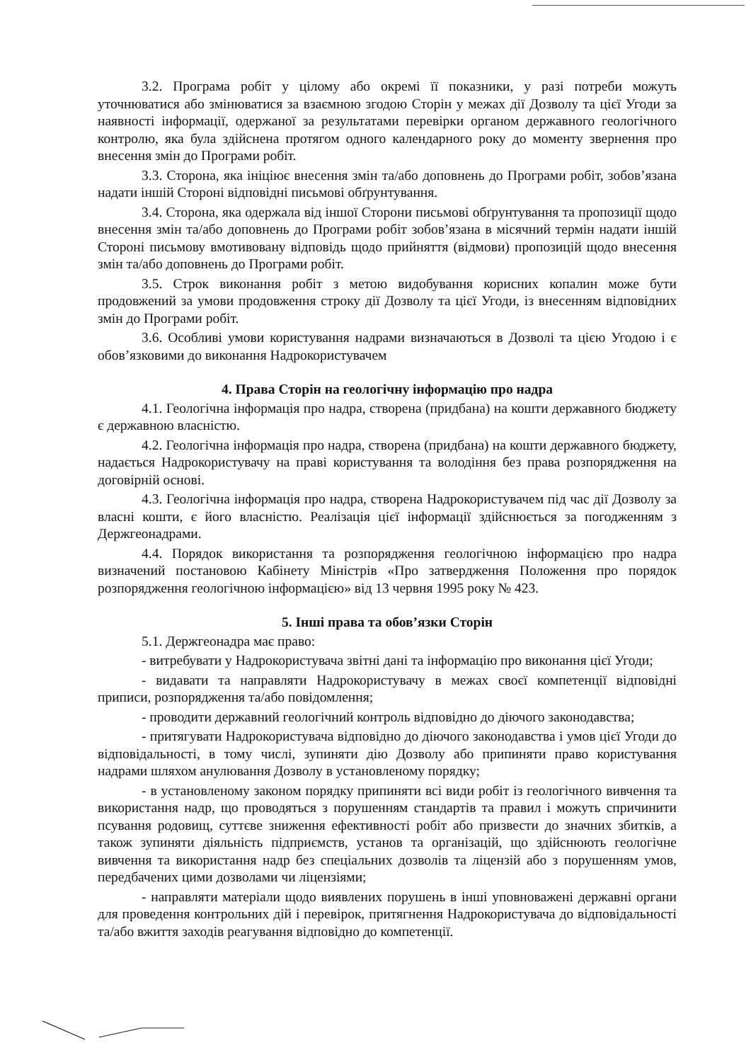3.2. Програма робіт у цілому або окремі її показники, у разі потреби можуть уточнюватися або змінюватися за взаємною згодою Сторін у межах дії Дозволу та цієї Угоди за наявності інформації, одержаної за результатами перевірки органом державного геологічного контролю, яка була здійснена протягом одного календарного року до моменту звернення про внесення змін до Програми робіт.
3.3. Сторона, яка ініціює внесення змін та/або доповнень до Програми робіт, зобов’язана надати іншій Стороні відповідні письмові обґрунтування.
3.4. Сторона, яка одержала від іншої Сторони письмові обґрунтування та пропозиції щодо внесення змін та/або доповнень до Програми робіт зобов’язана в місячний термін надати іншій Стороні письмову вмотивовану відповідь щодо прийняття (відмови) пропозицій щодо внесення змін та/або доповнень до Програми робіт.
3.5. Строк виконання робіт з метою видобування корисних копалин може бути продовжений за умови продовження строку дії Дозволу та цієї Угоди, із внесенням відповідних змін до Програми робіт.
3.6. Особливі умови користування надрами визначаються в Дозволі та цією Угодою і є обов’язковими до виконання Надрокористувачем
4. Права Сторін на геологічну інформацію про надра
4.1. Геологічна інформація про надра, створена (придбана) на кошти державного бюджету є державною власністю.
4.2. Геологічна інформація про надра, створена (придбана) на кошти державного бюджету, надається Надрокористувачу на праві користування та володіння без права розпорядження на договірній основі.
4.3. Геологічна інформація про надра, створена Надрокористувачем під час дії Дозволу за власні кошти, є його власністю. Реалізація цієї інформації здійснюється за погодженням з Держгеонадрами.
4.4. Порядок використання та розпорядження геологічною інформацією про надра визначений постановою Кабінету Міністрів «Про затвердження Положення про порядок розпорядження геологічною інформацією» від 13 червня 1995 року № 423.
5. Інші права та обов’язки Сторін
5.1. Держгеонадра має право:
- витребувати у Надрокористувача звітні дані та інформацію про виконання цієї Угоди;
- видавати та направляти Надрокористувачу в межах своєї компетенції відповідні приписи, розпорядження та/або повідомлення;
- проводити державний геологічний контроль відповідно до діючого законодавства;
- притягувати Надрокористувача відповідно до діючого законодавства і умов цієї Угоди до відповідальності, в тому числі, зупиняти дію Дозволу або припиняти право користування надрами шляхом анулювання Дозволу в установленому порядку;
- в установленому законом порядку припиняти всі види робіт із геологічного вивчення та використання надр, що проводяться з порушенням стандартів та правил і можуть спричинити псування родовищ, суттєве зниження ефективності робіт або призвести до значних збитків, а також зупиняти діяльність підприємств, установ та організацій, що здійснюють геологічне вивчення та використання надр без спеціальних дозволів та ліцензій або з порушенням умов, передбачених цими дозволами чи ліцензіями;
- направляти матеріали щодо виявлених порушень в інші уповноважені державні органи для проведення контрольних дій і перевірок, притягнення Надрокористувача до відповідальності та/або вжиття заходів реагування відповідно до компетенції.